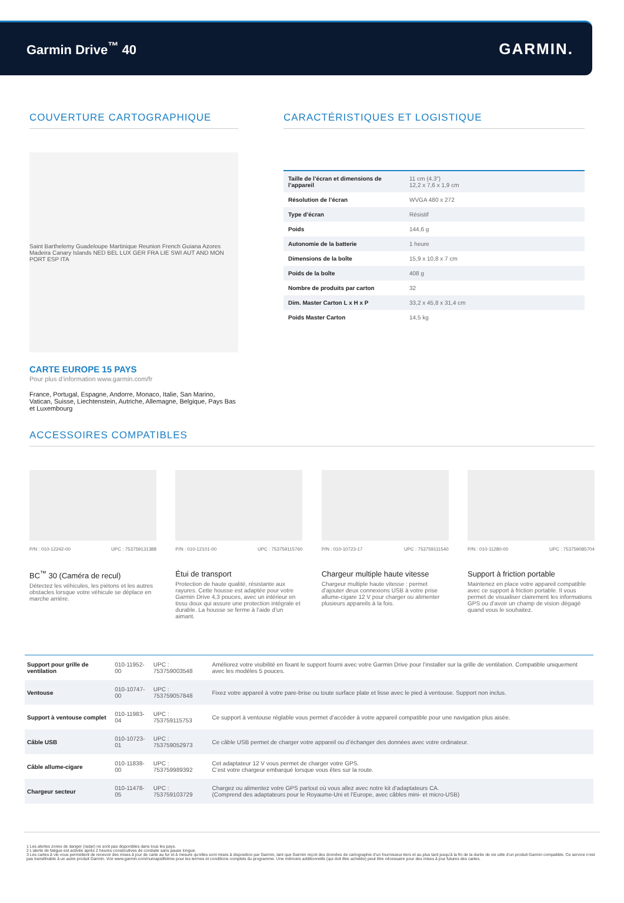Garmin Drive<sup>™</sup> 40
GARMIN.
COUVERTURE CARTOGRAPHIQUE
Saint Barthelemy Guadeloupe Martinique Reunion French Guiana Azores Madeira Canary Islands NED BEL LUX GER FRA LIE SWI AUT AND MON PORT ESP ITA
CARTE EUROPE 15 PAYS
Pour plus d’information www.garmin.com/fr
France, Portugal, Espagne, Andorre, Monaco, Italie, San Marino, Vatican, Suisse, Liechtenstein, Autriche, Allemagne, Belgique, Pays Bas et Luxembourg
CARACTÉRISTIQUES ET LOGISTIQUE
| Taille de l’écran et dimensions de l’appareil | 11 cm (4.3”) 12,2 x 7,6 x 1,9 cm |
| Résolution de l’écran | WVGA 480 x 272 |
| Type d’écran | Résistif |
| Poids | 144,6 g |
| Autonomie de la batterie | 1 heure |
| Dimensions de la boîte | 15,9 x 10,8 x 7 cm |
| Poids de la boîte | 408 g |
| Nombre de produits par carton | 32 |
| Dim. Master Carton L x H x P | 33,2 x 45,8 x 31,4 cm |
| Poids Master Carton | 14,5 kg |
ACCESSOIRES COMPATIBLES
P/N : 010-12242-00 UPC : 753759131388
BC<sup>™</sup> 30 (Caméra de recul)
Détectez les véhicules, les piétons et les autres obstacles lorsque votre véhicule se déplace en marche arrière.
P/N : 010-12101-00 UPC : 753759115760
Étui de transport
Protection de haute qualité, résistante aux rayures. Cette housse est adaptée pour votre Garmin Drive 4,3 pouces, avec un intérieur en tissu doux qui assure une protection intégrale et durable. La housse se ferme à l’aide d’un aimant.
P/N : 010-10723-17 UPC : 753759111540
Chargeur multiple haute vitesse
Chargeur multiple haute vitesse : permet d’ajouter deux connexions USB à votre prise allume-cigare 12 V pour charger ou alimenter plusieurs appareils à la fois.
P/N : 010-11280-00 UPC : 753759085704
Support à friction portable
Maintenez en place votre appareil compatible avec ce support à friction portable. Il vous permet de visualiser clairement les informations GPS ou d’avoir un champ de vision dégagé quand vous le souhaitez.
| Support pour grille de ventilation | 010-11952-00 | UPC : 753759003548 | Améliorez votre visibilité en fixant le support fourni avec votre Garmin Drive pour l’installer sur la grille de ventilation. Compatible uniquement avec les modèles 5 pouces. |
| Ventouse | 010-10747-00 | UPC : 753759057848 | Fixez votre appareil à votre pare-brise ou toute surface plate et lisse avec le pied à ventouse. Support non inclus. |
| Support à ventouse complet | 010-11983-04 | UPC : 753759115753 | Ce support à ventouse réglable vous permet d’accéder à votre appareil compatible pour une navigation plus aisée. |
| Câble USB | 010-10723-01 | UPC : 753759052973 | Ce câble USB permet de charger votre appareil ou d’échanger des données avec votre ordinateur. |
| Câble allume-cigare | 010-11838-00 | UPC : 753759989392 | Cet adaptateur 12 V vous permet de charger votre GPS. C’est votre chargeur embarqué lorsque vous êtes sur la route. |
| Chargeur secteur | 010-11478-05 | UPC : 753759103729 | Chargez ou alimentez votre GPS partout où vous allez avec notre kit d’adaptateurs CA. (Comprend des adaptateurs pour le Royaume-Uni et l’Europe, avec câbles mini- et micro-USB) |
1 Les alertes zones de danger (radar) ne sont pas disponibles dans tous les pays.
2 L’alerte de fatigue est activée après 2 heures consécutives de conduite sans pause longue.
3 Les cartes à vie vous permettent de recevoir des mises à jour de carte au fur et à mesure qu’elles sont mises à disposition par Garmin, tant que Garmin reçoit des données de cartographie d’un fournisseur tiers et au plus tard jusqu’à la fin de la durée de vie utile d’un produit Garmin compatible. Ce service n’est pas transférable à un autre produit Garmin. Voir www.garmin.com/numapslifetime pour les termes et conditions complets du programme. Une mémoire additionnelle (qui doit être achetée) peut être nécessaire pour des mises à jour futures des cartes.